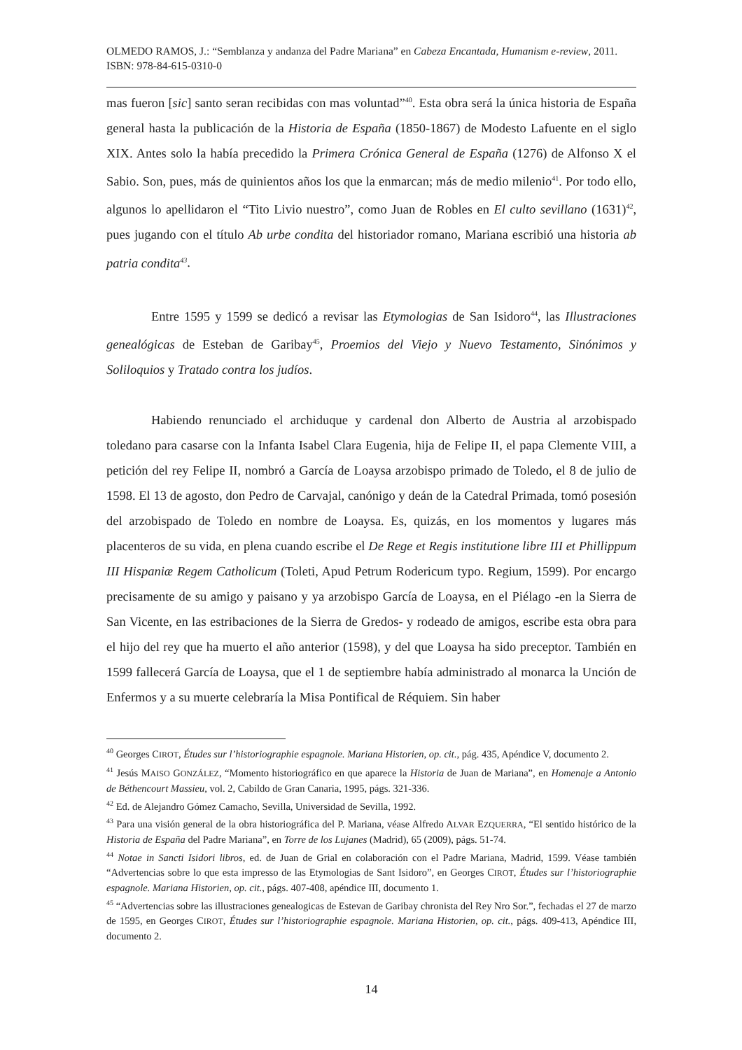OLMEDO RAMOS, J.: “Semblanza y andanza del Padre Mariana” en Cabeza Encantada, Humanism e-review, 2011. ISBN: 978-84-615-0310-0
mas fueron [sic] santo seran recibidas con mas voluntad”<sup>40</sup>. Esta obra será la única historia de España general hasta la publicación de la Historia de España (1850-1867) de Modesto Lafuente en el siglo XIX. Antes solo la había precedido la Primera Crónica General de España (1276) de Alfonso X el Sabio. Son, pues, más de quinientos años los que la enmarcan; más de medio milenio<sup>41</sup>. Por todo ello, algunos lo apellidaron el “Tito Livio nuestro”, como Juan de Robles en El culto sevillano (1631)<sup>42</sup>, pues jugando con el título Ab urbe condita del historiador romano, Mariana escribió una historia ab patria condita<sup>43</sup>.
Entre 1595 y 1599 se dedicó a revisar las Etymologias de San Isidoro<sup>44</sup>, las Illustraciones genealógicas de Esteban de Garibay<sup>45</sup>, Proemios del Viejo y Nuevo Testamento, Sinónimos y Soliloquios y Tratado contra los judíos.
Habiendo renunciado el archiduque y cardenal don Alberto de Austria al arzobispado toledano para casarse con la Infanta Isabel Clara Eugenia, hija de Felipe II, el papa Clemente VIII, a petición del rey Felipe II, nombró a García de Loaysa arzobispo primado de Toledo, el 8 de julio de 1598. El 13 de agosto, don Pedro de Carvajal, canónigo y deán de la Catedral Primada, tomó posesión del arzobispado de Toledo en nombre de Loaysa. Es, quizás, en los momentos y lugares más placenteros de su vida, en plena cuando escribe el De Rege et Regis institutione libre III et Phillippum III Hispaniæ Regem Catholicum (Toleti, Apud Petrum Rodericum typo. Regium, 1599). Por encargo precisamente de su amigo y paisano y ya arzobispo García de Loaysa, en el Piélago -en la Sierra de San Vicente, en las estribaciones de la Sierra de Gredos- y rodeado de amigos, escribe esta obra para el hijo del rey que ha muerto el año anterior (1598), y del que Loaysa ha sido preceptor. También en 1599 fallecerá García de Loaysa, que el 1 de septiembre había administrado al monarca la Unción de Enfermos y a su muerte celebraría la Misa Pontifical de Réquiem. Sin haber
<sup>40</sup> Georges CIROT, Études sur l’historiographie espagnole. Mariana Historien, op. cit., pág. 435, Apéndice V, documento 2.
<sup>41</sup> Jesús MAISO GONZÁLEZ, “Momento historiográfico en que aparece la Historia de Juan de Mariana”, en Homenaje a Antonio de Béthencourt Massieu, vol. 2, Cabildo de Gran Canaria, 1995, págs. 321-336.
<sup>42</sup> Ed. de Alejandro Gómez Camacho, Sevilla, Universidad de Sevilla, 1992.
<sup>43</sup> Para una visión general de la obra historiográfica del P. Mariana, véase Alfredo ALVAR EZQUERRA, “El sentido histórico de la Historia de España del Padre Mariana”, en Torre de los Lujanes (Madrid), 65 (2009), págs. 51-74.
<sup>44</sup> Notae in Sancti Isidori libros, ed. de Juan de Grial en colaboración con el Padre Mariana, Madrid, 1599. Véase también “Advertencias sobre lo que esta impresso de las Etymologias de Sant Isidoro”, en Georges CIROT, Études sur l’historiographie espagnole. Mariana Historien, op. cit., págs. 407-408, apéndice III, documento 1.
<sup>45</sup> “Advertencias sobre las illustraciones genealogicas de Estevan de Garibay chronista del Rey Nro Sor.”, fechadas el 27 de marzo de 1595, en Georges CIROT, Études sur l’historiographie espagnole. Mariana Historien, op. cit., págs. 409-413, Apéndice III, documento 2.
14